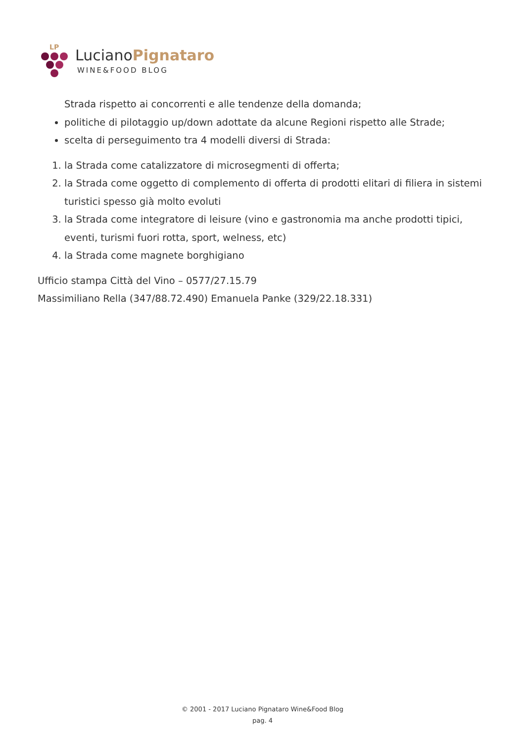LP
LucianoPignataro
WINE&FOOD BLOG
Strada rispetto ai concorrenti e alle tendenze della domanda;
politiche di pilotaggio up/down adottate da alcune Regioni rispetto alle Strade;
scelta di perseguimento tra 4 modelli diversi di Strada:
1. la Strada come catalizzatore di microsegmenti di offerta;
2. la Strada come oggetto di complemento di offerta di prodotti elitari di filiera in sistemi turistici spesso già molto evoluti
3. la Strada come integratore di leisure (vino e gastronomia ma anche prodotti tipici, eventi, turismi fuori rotta, sport, welness, etc)
4. la Strada come magnete borghigiano
Ufficio stampa Città del Vino – 0577/27.15.79
Massimiliano Rella (347/88.72.490) Emanuela Panke (329/22.18.331)
© 2001 - 2017 Luciano Pignataro Wine&Food Blog
pag. 4